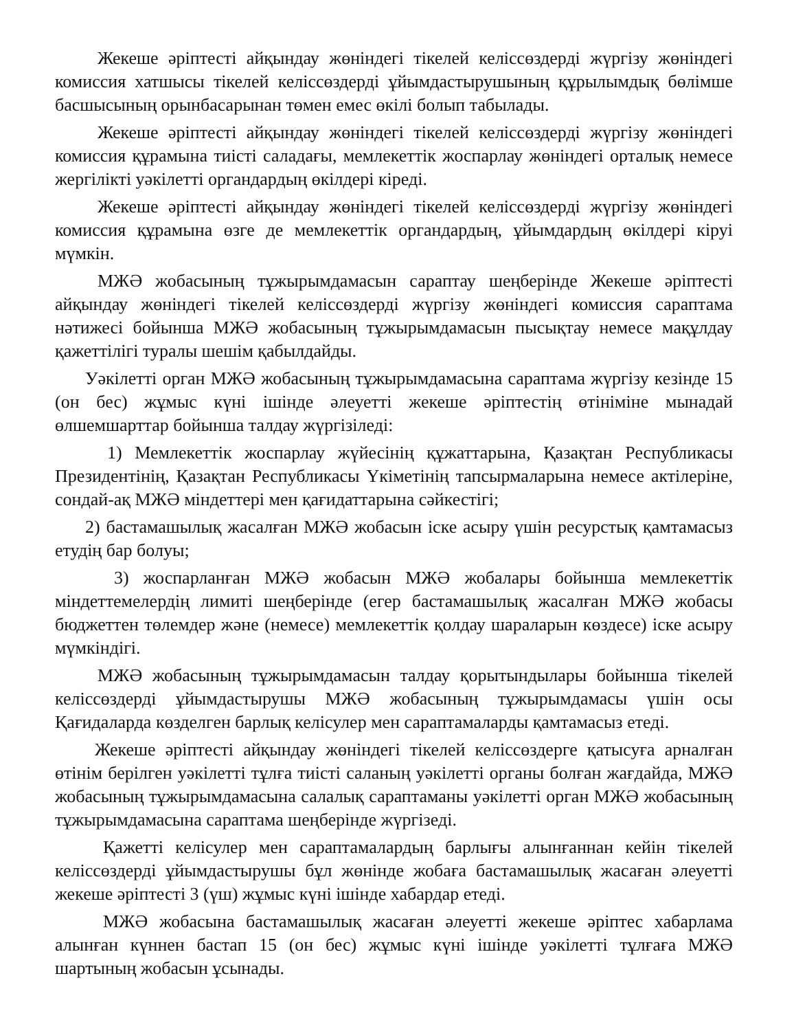Жекеше әріптесті айқындау жөніндегі тікелей келіссөздерді жүргізу жөніндегі комиссия хатшысы тікелей келіссөздерді ұйымдастырушының құрылымдық бөлімше басшысының орынбасарынан төмен емес өкілі болып табылады.
Жекеше әріптесті айқындау жөніндегі тікелей келіссөздерді жүргізу жөніндегі комиссия құрамына тиісті саладағы, мемлекеттік жоспарлау жөніндегі орталық немесе жергілікті уәкілетті органдардың өкілдері кіреді.
Жекеше әріптесті айқындау жөніндегі тікелей келіссөздерді жүргізу жөніндегі комиссия құрамына өзге де мемлекеттік органдардың, ұйымдардың өкілдері кіруі мүмкін.
МЖӘ жобасының тұжырымдамасын сараптау шеңберінде Жекеше әріптесті айқындау жөніндегі тікелей келіссөздерді жүргізу жөніндегі комиссия сараптама нәтижесі бойынша МЖӘ жобасының тұжырымдамасын пысықтау немесе мақұлдау қажеттілігі туралы шешім қабылдайды.
Уәкілетті орган МЖӘ жобасының тұжырымдамасына сараптама жүргізу кезінде 15 (он бес) жұмыс күні ішінде әлеуетті жекеше әріптестің өтініміне мынадай өлшемшарттар бойынша талдау жүргізіледі:
1) Мемлекеттік жоспарлау жүйесінің құжаттарына, Қазақтан Республикасы Президентінің, Қазақтан Республикасы Үкіметінің тапсырмаларына немесе актілеріне, сондай-ақ МЖӘ міндеттері мен қағидаттарына сәйкестігі;
2) бастамашылық жасалған МЖӘ жобасын іске асыру үшін ресурстық қамтамасыз етудің бар болуы;
3) жоспарланған МЖӘ жобасын МЖӘ жобалары бойынша мемлекеттік міндеттемелердің лимиті шеңберінде (егер бастамашылық жасалған МЖӘ жобасы бюджеттен төлемдер және (немесе) мемлекеттік қолдау шараларын көздесе) іске асыру мүмкіндігі.
МЖӘ жобасының тұжырымдамасын талдау қорытындылары бойынша тікелей келіссөздерді ұйымдастырушы МЖӘ жобасының тұжырымдамасы үшін осы Қағидаларда көзделген барлық келісулер мен сараптамаларды қамтамасыз етеді.
Жекеше әріптесті айқындау жөніндегі тікелей келіссөздерге қатысуға арналған өтінім берілген уәкілетті тұлға тиісті саланың уәкілетті органы болған жағдайда, МЖӘ жобасының тұжырымдамасына салалық сараптаманы уәкілетті орган МЖӘ жобасының тұжырымдамасына сараптама шеңберінде жүргізеді.
Қажетті келісулер мен сараптамалардың барлығы алынғаннан кейін тікелей келіссөздерді ұйымдастырушы бұл жөнінде жобаға бастамашылық жасаған әлеуетті жекеше әріптесті 3 (үш) жұмыс күні ішінде хабардар етеді.
МЖӘ жобасына бастамашылық жасаған әлеуетті жекеше әріптес хабарлама алынған күннен бастап 15 (он бес) жұмыс күні ішінде уәкілетті тұлғаға МЖӘ шартының жобасын ұсынады.